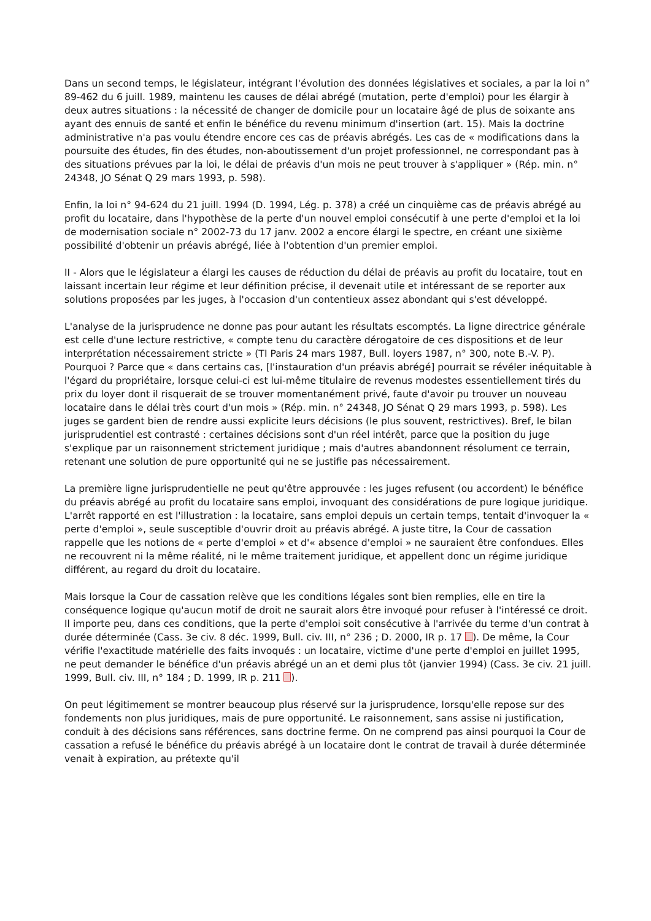Dans un second temps, le législateur, intégrant l'évolution des données législatives et sociales, a par la loi n° 89-462 du 6 juill. 1989, maintenu les causes de délai abrégé (mutation, perte d'emploi) pour les élargir à deux autres situations : la nécessité de changer de domicile pour un locataire âgé de plus de soixante ans ayant des ennuis de santé et enfin le bénéfice du revenu minimum d'insertion (art. 15). Mais la doctrine administrative n'a pas voulu étendre encore ces cas de préavis abrégés. Les cas de « modifications dans la poursuite des études, fin des études, non-aboutissement d'un projet professionnel, ne correspondant pas à des situations prévues par la loi, le délai de préavis d'un mois ne peut trouver à s'appliquer » (Rép. min. n° 24348, JO Sénat Q 29 mars 1993, p. 598).
Enfin, la loi n° 94-624 du 21 juill. 1994 (D. 1994, Lég. p. 378) a créé un cinquième cas de préavis abrégé au profit du locataire, dans l'hypothèse de la perte d'un nouvel emploi consécutif à une perte d'emploi et la loi de modernisation sociale n° 2002-73 du 17 janv. 2002 a encore élargi le spectre, en créant une sixième possibilité d'obtenir un préavis abrégé, liée à l'obtention d'un premier emploi.
II - Alors que le législateur a élargi les causes de réduction du délai de préavis au profit du locataire, tout en laissant incertain leur régime et leur définition précise, il devenait utile et intéressant de se reporter aux solutions proposées par les juges, à l'occasion d'un contentieux assez abondant qui s'est développé.
L'analyse de la jurisprudence ne donne pas pour autant les résultats escomptés. La ligne directrice générale est celle d'une lecture restrictive, « compte tenu du caractère dérogatoire de ces dispositions et de leur interprétation nécessairement stricte » (TI Paris 24 mars 1987, Bull. loyers 1987, n° 300, note B.-V. P). Pourquoi ? Parce que « dans certains cas, [l'instauration d'un préavis abrégé] pourrait se révéler inéquitable à l'égard du propriétaire, lorsque celui-ci est lui-même titulaire de revenus modestes essentiellement tirés du prix du loyer dont il risquerait de se trouver momentanément privé, faute d'avoir pu trouver un nouveau locataire dans le délai très court d'un mois » (Rép. min. n° 24348, JO Sénat Q 29 mars 1993, p. 598). Les juges se gardent bien de rendre aussi explicite leurs décisions (le plus souvent, restrictives). Bref, le bilan jurisprudentiel est contrasté : certaines décisions sont d'un réel intérêt, parce que la position du juge s'explique par un raisonnement strictement juridique ; mais d'autres abandonnent résolument ce terrain, retenant une solution de pure opportunité qui ne se justifie pas nécessairement.
La première ligne jurisprudentielle ne peut qu'être approuvée : les juges refusent (ou accordent) le bénéfice du préavis abrégé au profit du locataire sans emploi, invoquant des considérations de pure logique juridique. L'arrêt rapporté en est l'illustration : la locataire, sans emploi depuis un certain temps, tentait d'invoquer la « perte d'emploi », seule susceptible d'ouvrir droit au préavis abrégé. A juste titre, la Cour de cassation rappelle que les notions de « perte d'emploi » et d'« absence d'emploi » ne sauraient être confondues. Elles ne recouvrent ni la même réalité, ni le même traitement juridique, et appellent donc un régime juridique différent, au regard du droit du locataire.
Mais lorsque la Cour de cassation relève que les conditions légales sont bien remplies, elle en tire la conséquence logique qu'aucun motif de droit ne saurait alors être invoqué pour refuser à l'intéressé ce droit. Il importe peu, dans ces conditions, que la perte d'emploi soit consécutive à l'arrivée du terme d'un contrat à durée déterminée (Cass. 3e civ. 8 déc. 1999, Bull. civ. III, n° 236 ; D. 2000, IR p. 17 ). De même, la Cour vérifie l'exactitude matérielle des faits invoqués : un locataire, victime d'une perte d'emploi en juillet 1995, ne peut demander le bénéfice d'un préavis abrégé un an et demi plus tôt (janvier 1994) (Cass. 3e civ. 21 juill. 1999, Bull. civ. III, n° 184 ; D. 1999, IR p. 211 ).
On peut légitimement se montrer beaucoup plus réservé sur la jurisprudence, lorsqu'elle repose sur des fondements non plus juridiques, mais de pure opportunité. Le raisonnement, sans assise ni justification, conduit à des décisions sans références, sans doctrine ferme. On ne comprend pas ainsi pourquoi la Cour de cassation a refusé le bénéfice du préavis abrégé à un locataire dont le contrat de travail à durée déterminée venait à expiration, au prétexte qu'il